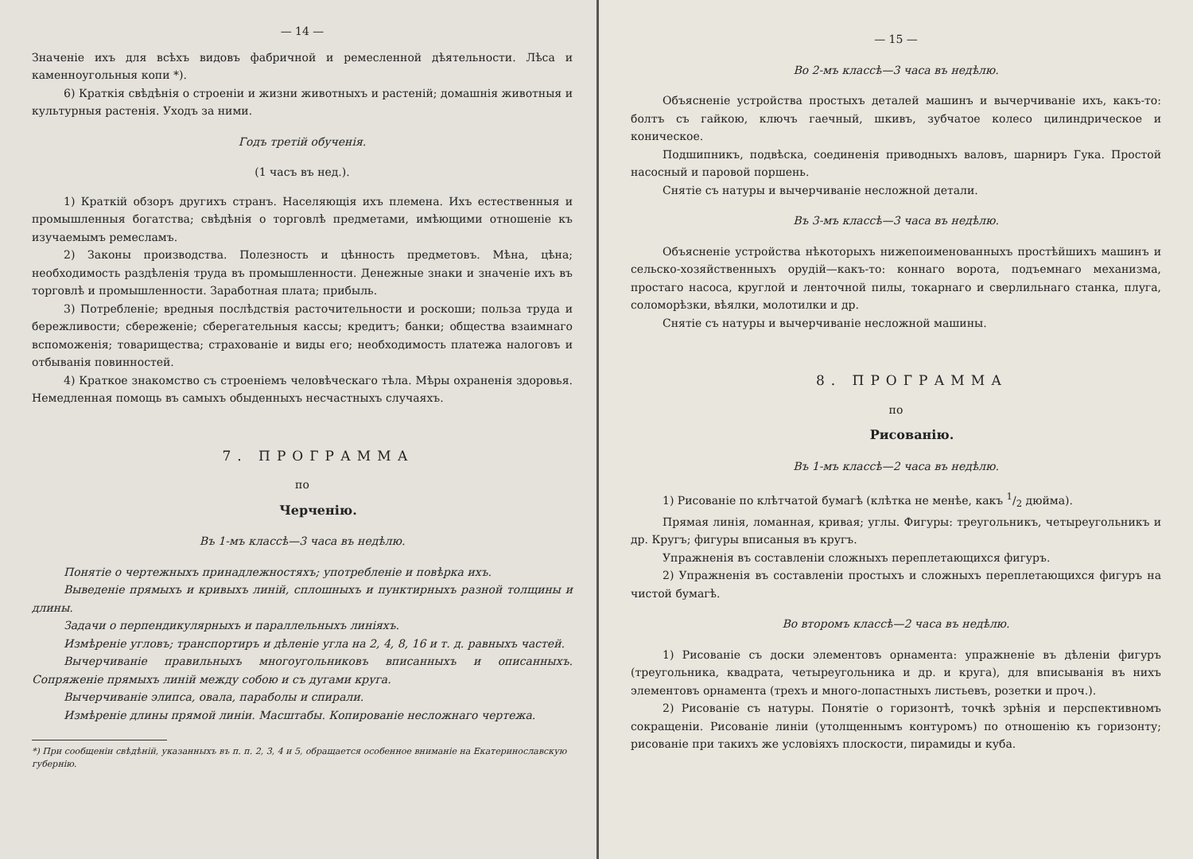— 14 —
Значеніе ихъ для всѣхъ видовъ фабричной и ремесленной дѣятельности. Лѣса и каменноугольныя копи *).
6) Краткія свѣдѣнія о строеніи и жизни животныхъ и растеній; домашнія животныя и культурныя растенія. Уходъ за ними.
Годъ третій обученія.
(1 часъ въ нед.).
1) Краткій обзоръ другихъ странъ. Населяющія ихъ племена. Ихъ естественныя и промышленныя богатства; свѣдѣнія о торговлѣ предметами, имѣющими отношеніе къ изучаемымъ ремесламъ.
2) Законы производства. Полезность и цѣнность предметовъ. Мѣна, цѣна; необходимость раздѣленія труда въ промышленности. Денежные знаки и значеніе ихъ въ торговлѣ и промышленности. Заработная плата; прибыль.
3) Потребленіе; вредныя послѣдствія расточительности и роскоши; польза труда и бережливости; сбереженіе; сберегательныя кассы; кредитъ; банки; общества взаимнаго вспоможенія; товарищества; страхованіе и виды его; необходимость платежа налоговъ и отбыванія повинностей.
4) Краткое знакомство съ строеніемъ человѣческаго тѣла. Мѣры охраненія здоровья. Немедленная помощь въ самыхъ обыденныхъ несчастныхъ случаяхъ.
7. ПРОГРАММА
по
Черченію.
Въ 1-мъ классѣ—3 часа въ недѣлю.
Понятіе о чертежныхъ принадлежностяхъ; употребленіе и повѣрка ихъ.
Выведеніе прямыхъ и кривыхъ линій, сплошныхъ и пунктирныхъ разной толщины и длины.
Задачи о перпендикулярныхъ и параллельныхъ линіяхъ.
Измѣреніе угловъ; транспортиръ и дѣленіе угла на 2, 4, 8, 16 и т. д. равныхъ частей.
Вычерчиваніе правильныхъ многоугольниковъ вписанныхъ и описанныхъ. Сопряженіе прямыхъ линій между собою и съ дугами круга.
Вычерчиваніе элипса, овала, параболы и спирали.
Измѣреніе длины прямой линіи. Масштабы. Копированіе несложнаго чертежа.
*) При сообщеніи свѣдѣній, указанныхъ въ п. п. 2, 3, 4 и 5, обращается особенное вниманіе на Екатеринославскую губернію.
— 15 —
Во 2-мъ классѣ—3 часа въ недѣлю.
Объясненіе устройства простыхъ деталей машинъ и вычерчиваніе ихъ, какъ-то: болтъ съ гайкою, ключъ гаечный, шкивъ, зубчатое колесо цилиндрическое и коническое.
Подшипникъ, подвѣска, соединенія приводныхъ валовъ, шарниръ Гука. Простой насосный и паровой поршень.
Снятіе съ натуры и вычерчиваніе несложной детали.
Въ 3-мъ классѣ—3 часа въ недѣлю.
Объясненіе устройства нѣкоторыхъ нижепоименованныхъ простѣйшихъ машинъ и сельско-хозяйственныхъ орудій—какъ-то: коннаго ворота, подъемнаго механизма, простаго насоса, круглой и ленточной пилы, токарнаго и сверлильнаго станка, плуга, соломорѣзки, вѣялки, молотилки и др.
Снятіе съ натуры и вычерчиваніе несложной машины.
8. ПРОГРАММА
по
Рисованію.
Въ 1-мъ классѣ—2 часа въ недѣлю.
1) Рисованіе по клѣтчатой бумагѣ (клѣтка не менѣе, какъ 1/2 дюйма).
Прямая линія, ломанная, кривая; углы. Фигуры: треугольникъ, четыреугольникъ и др. Кругъ; фигуры вписаныя въ кругъ.
Упражненія въ составленіи сложныхъ переплетающихся фигуръ.
2) Упражненія въ составленіи простыхъ и сложныхъ переплетающихся фигуръ на чистой бумагѣ.
Во второмъ классѣ—2 часа въ недѣлю.
1) Рисованіе съ доски элементовъ орнамента: упражненіе въ дѣленіи фигуръ (треугольника, квадрата, четыреугольника и др. и круга), для вписыванія въ нихъ элементовъ орнамента (трехъ и много-лопастныхъ листьевъ, розетки и проч.).
2) Рисованіе съ натуры. Понятіе о горизонтѣ, точкѣ зрѣнія и перспективномъ сокращеніи. Рисованіе линіи (утолщеннымъ контуромъ) по отношенію къ горизонту; рисованіе при такихъ же условіяхъ плоскости, пирамиды и куба.